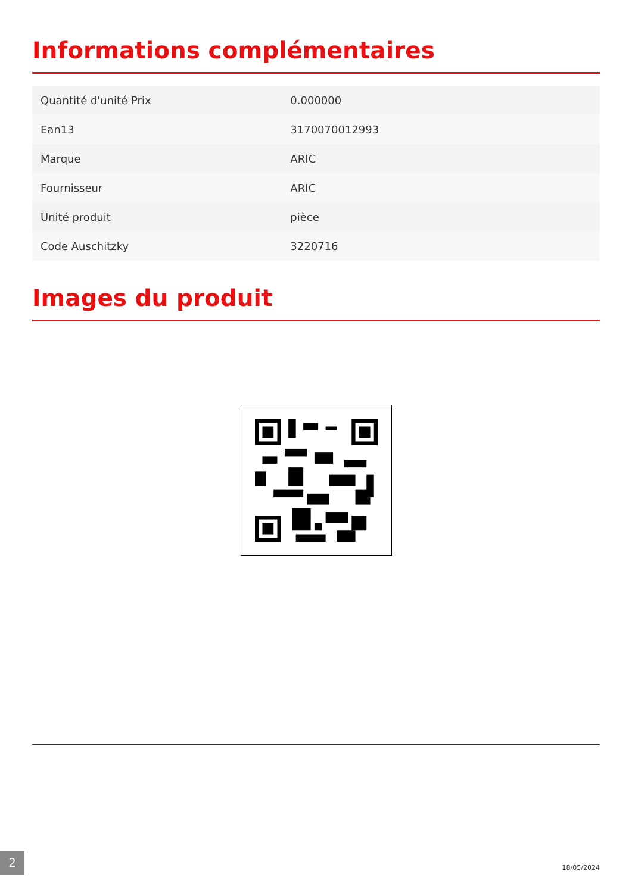Informations complémentaires
| Quantité d'unité Prix | 0.000000 |
| Ean13 | 3170070012993 |
| Marque | ARIC |
| Fournisseur | ARIC |
| Unité produit | pièce |
| Code Auschitzky | 3220716 |
Images du produit
2 18/05/2024